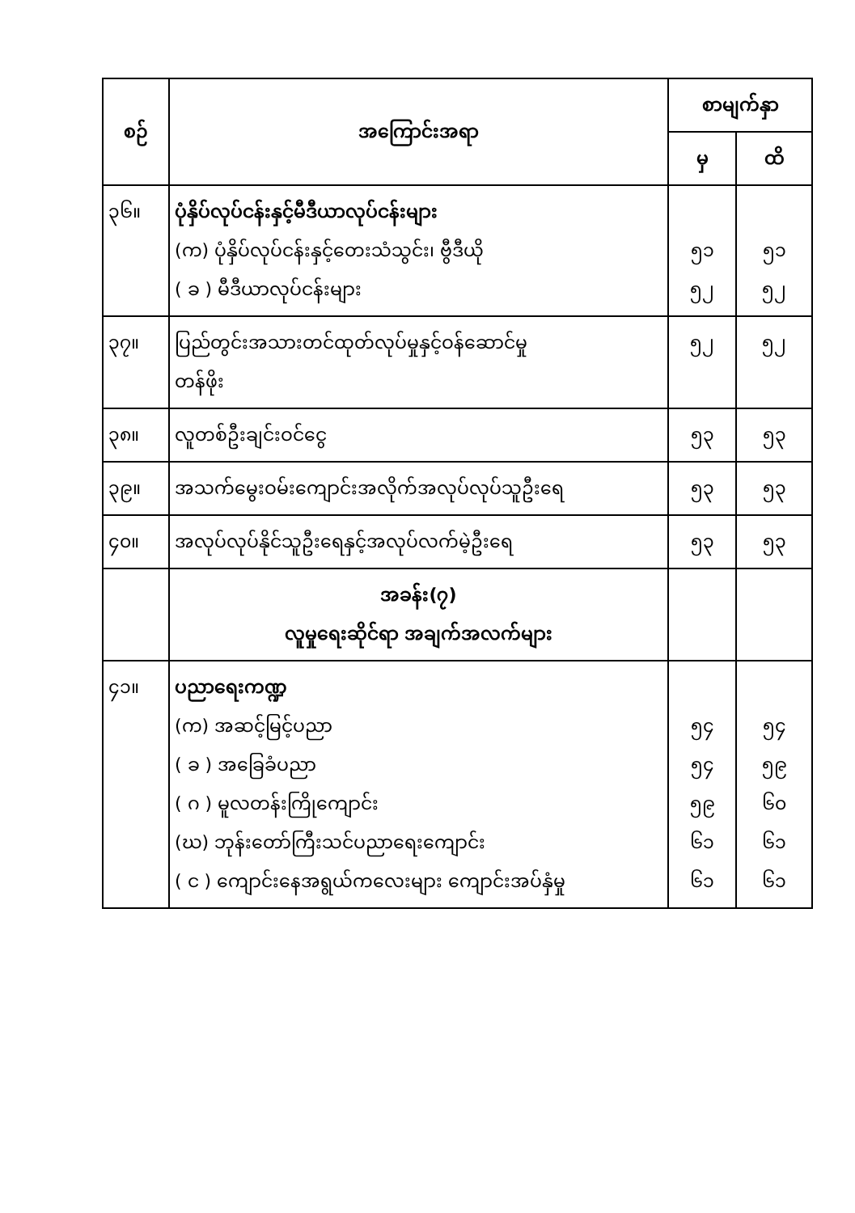| စဉ် | အကြောင်းအရာ | စာမျက်နှာ | |
| --- | --- | --- | --- |
| | | မှ | ထိ |
| ၃၆။ | ပုံနှိပ်လုပ်ငန်းနှင့်မီဒီယာလုပ်ငန်းများ (က) ပုံနှိပ်လုပ်ငန်းနှင့်တေးသံသွင်း၊ ဗွီဒီယို ( ခ ) မီဒီယာလုပ်ငန်းများ | ၅၁ ၅၂ | ၅၁ ၅၂ |
| ၃၇။ | ပြည်တွင်းအသားတင်ထုတ်လုပ်မှုနှင့်ဝန်ဆောင်မှု တန်ဖိုး | ၅၂ | ၅၂ |
| ၃၈။ | လူတစ်ဦးချင်းဝင်ငွေ | ၅၃ | ၅၃ |
| ၃၉။ | အသက်မွေးဝမ်းကျောင်းအလိုက်အလုပ်လုပ်သူဦးရေ | ၅၃ | ၅၃ |
| ၄၀။ | အလုပ်လုပ်နိုင်သူဦးရေနှင့်အလုပ်လက်မဲ့ဦးရေ | ၅၃ | ၅၃ |
| | အခန်း(၇) လူမှုရေးဆိုင်ရာ အချက်အလက်များ | | |
| ၄၁။ | ပညာရေးကဏ္ဍ (က) အဆင့်မြင့်ပညာ ( ခ ) အခြေခံပညာ ( ဂ ) မူလတန်းကြိုကျောင်း (ဃ) ဘုန်းတော်ကြီးသင်ပညာရေးကျောင်း ( င ) ကျောင်းနေအရွယ်ကလေးများ ကျောင်းအပ်နှံမှု | ၅၄ ၅၄ ၅၉ ၆၁ ၆၁ | ၅၄ ၅၉ ၆၀ ၆၁ ၆၁ |